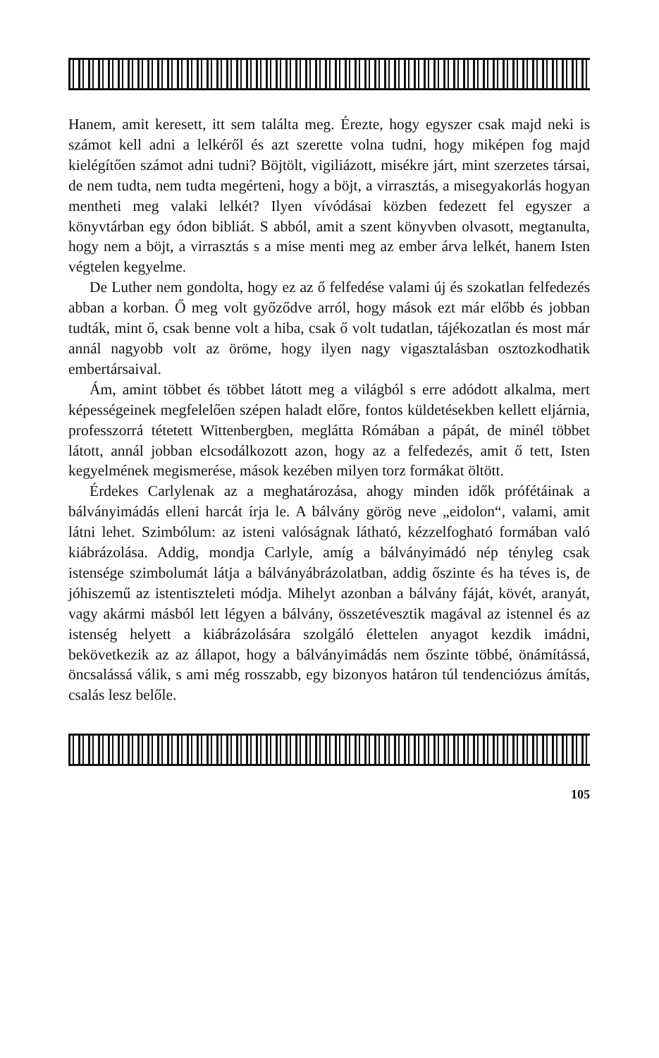Hanem, amit keresett, itt sem találta meg. Érezte, hogy egyszer csak majd neki is számot kell adni a lelkéről és azt szerette volna tudni, hogy miképen fog majd kielégítően számot adni tudni? Böjtölt, vigiliázott, misékre járt, mint szerzetes társai, de nem tudta, nem tudta megérteni, hogy a böjt, a virrasztás, a misegyakorlás hogyan mentheti meg valaki lelkét? Ilyen vívódásai közben fedezett fel egyszer a könyvtárban egy ódon bibliát. S abból, amit a szent könyvben olvasott, megtanulta, hogy nem a böjt, a virrasztás s a mise menti meg az ember árva lelkét, hanem Isten végtelen kegyelme.
De Luther nem gondolta, hogy ez az ő felfedése valami új és szokatlan felfedezés abban a korban. Ő meg volt győződve arról, hogy mások ezt már előbb és jobban tudták, mint ő, csak benne volt a hiba, csak ő volt tudatlan, tájékozatlan és most már annál nagyobb volt az öröme, hogy ilyen nagy vigasztalásban osztozkodhatik embertársaival.
Ám, amint többet és többet látott meg a világból s erre adódott alkalma, mert képességeinek megfelelően szépen haladt előre, fontos küldetésekben kellett eljárnia, professzorrá tétetett Wittenbergben, meglátta Rómában a pápát, de minél többet látott, annál jobban elcsodálkozott azon, hogy az a felfedezés, amit ő tett, Isten kegyelmének megismerése, mások kezében milyen torz formákat öltött.
Érdekes Carlylenak az a meghatározása, ahogy minden idők prófétáinak a bálványimádás elleni harcát írja le. A bálvány görög neve „eidolon“, valami, amit látni lehet. Szimbólum: az isteni valóságnak látható, kézzelfogható formában való kiábrázolása. Addig, mondja Carlyle, amíg a bálványimádó nép tényleg csak istensége szimbolumát látja a bálványábrázolatban, addig őszinte és ha téves is, de jóhiszemű az istentiszteleti módja. Mihelyt azonban a bálvány fáját, kövét, aranyát, vagy akármi másból lett légyen a bálvány, összetévesztik magával az istennel és az istenség helyett a kiábrázolására szolgáló élettelen anyagot kezdik imádni, bekövetkezik az az állapot, hogy a bálványimádás nem őszinte többé, önámítássá, öncsalássá válik, s ami még rosszabb, egy bizonyos határon túl tendenciózus ámítás, csalás lesz belőle.
105